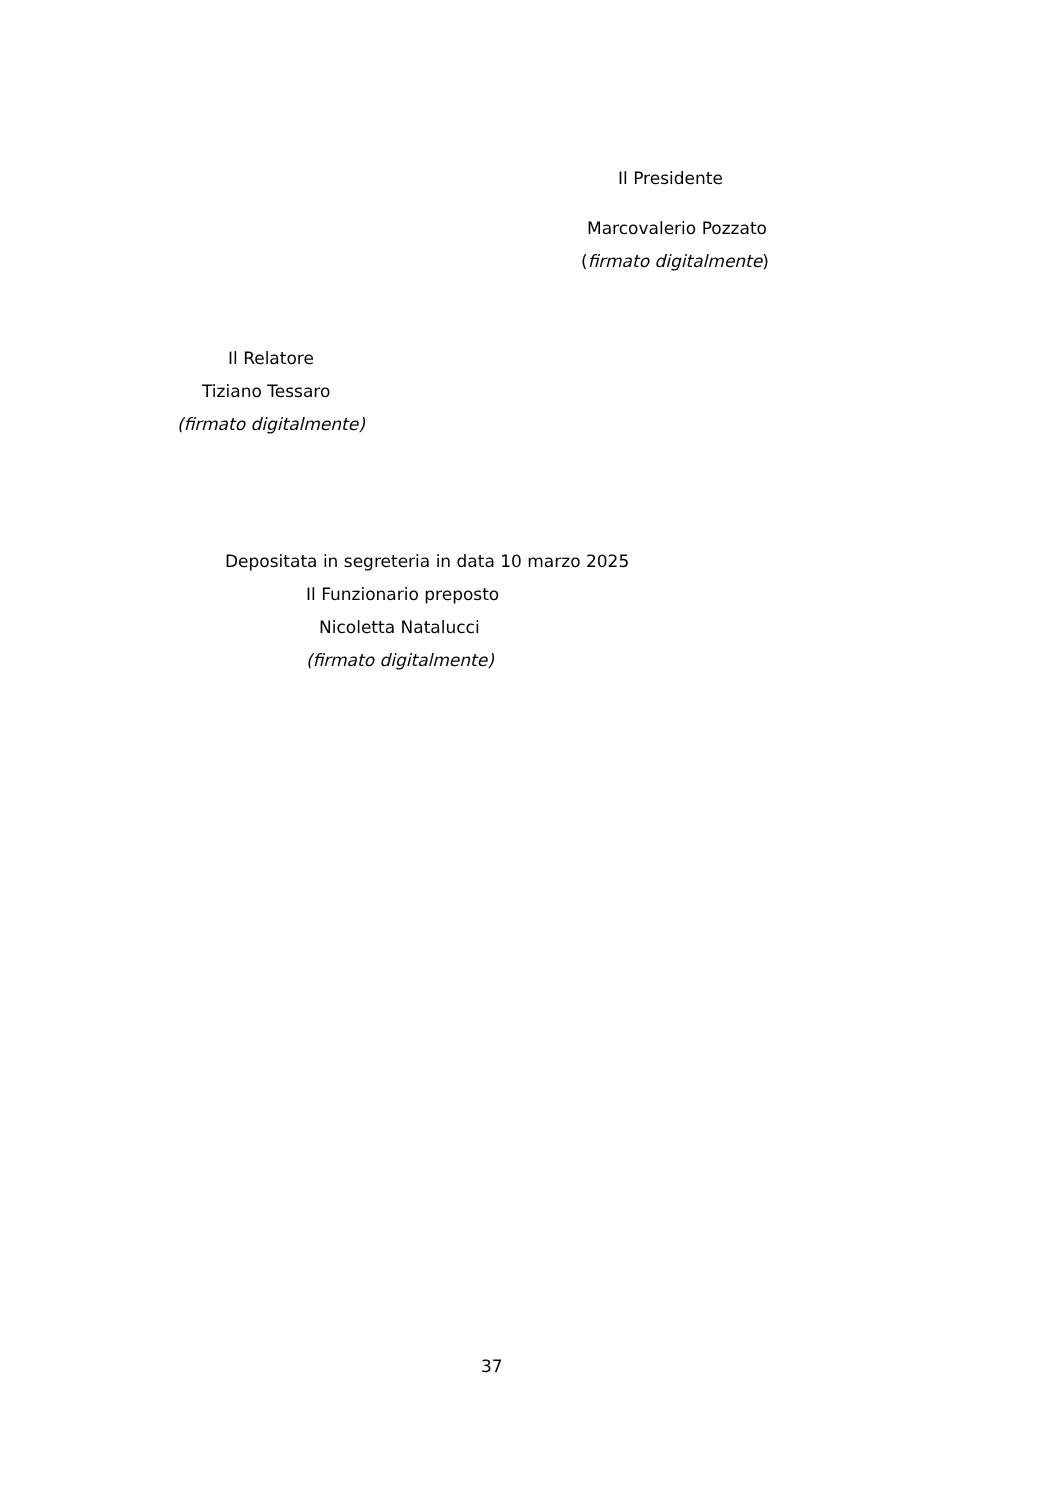Il Presidente
Marcovalerio Pozzato
(firmato digitalmente)
Il Relatore
Tiziano Tessaro
(firmato digitalmente)
Depositata in segreteria in data 10 marzo 2025
Il Funzionario preposto
Nicoletta Natalucci
(firmato digitalmente)
37